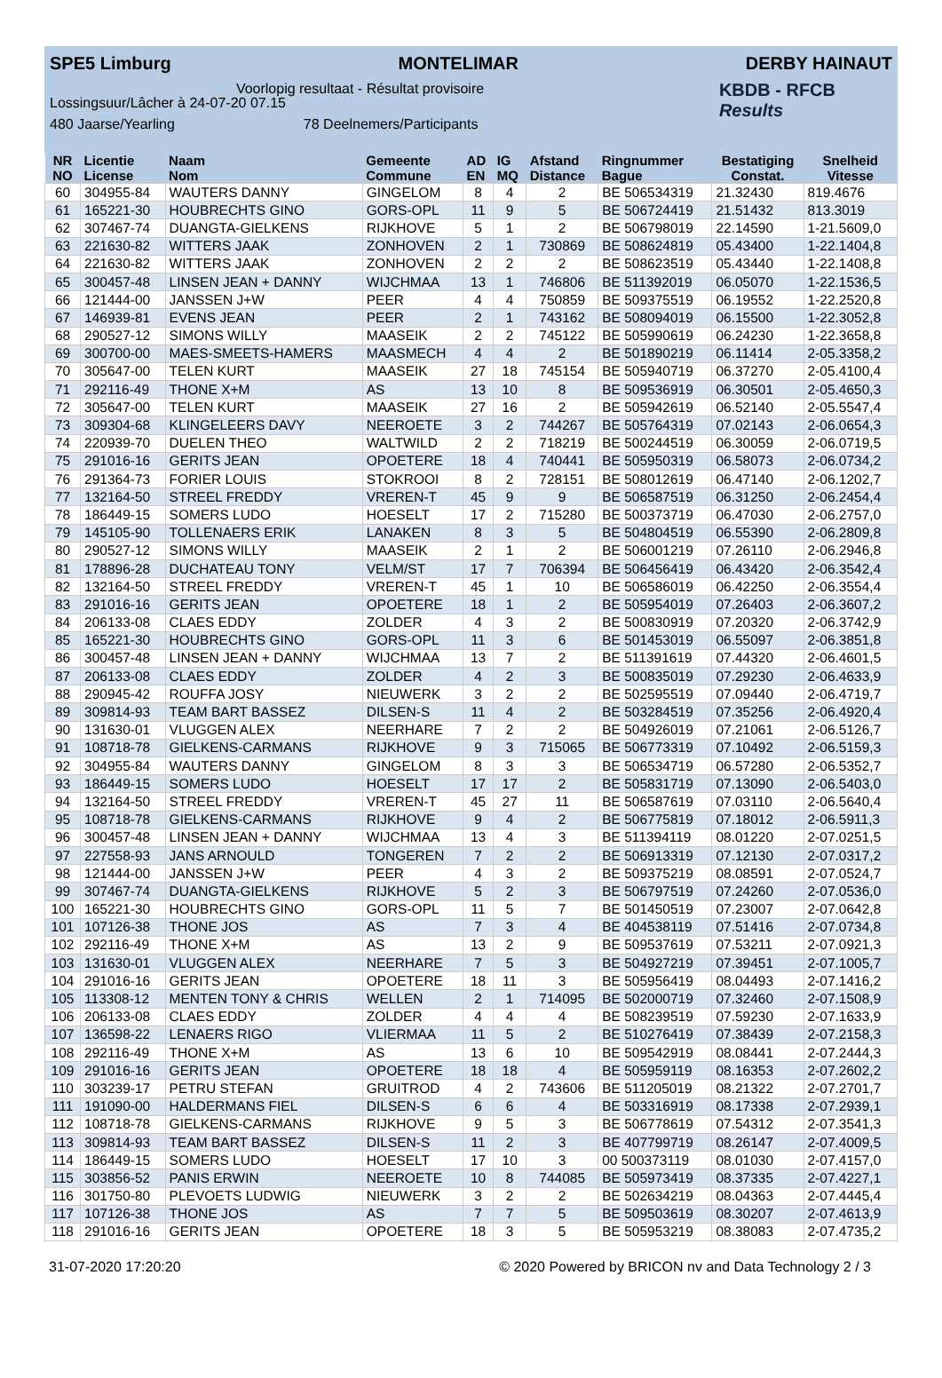SPE5 Limburg MONTELIMAR DERBY HAINAUT
Voorlopig resultaat - Résultat provisoire
Lossingsuur/Lâcher à 24-07-20 07.15
480 Jaarse/Yearling 78 Deelnemers/Participants
KBDB - RFCB
Results
| NR NO | Licentie License | Naam Nom | Gemeente Commune | AD EN | IG MQ | Afstand Distance | Ringnummer Bague | Bestatiging Constat. | Snelheid Vitesse |
| --- | --- | --- | --- | --- | --- | --- | --- | --- | --- |
| 60 | 304955-84 | WAUTERS DANNY | GINGELOM | 8 | 4 | 2 | BE 506534319 | 21.32430 | 819.4676 |
| 61 | 165221-30 | HOUBRECHTS GINO | GORS-OPL | 11 | 9 | 5 | BE 506724419 | 21.51432 | 813.3019 |
| 62 | 307467-74 | DUANGTA-GIELKENS | RIJKHOVE | 5 | 1 | 2 | BE 506798019 | 22.14590 | 1-21.5609,0 |
| 63 | 221630-82 | WITTERS JAAK | ZONHOVEN | 2 | 1 | 730869 | BE 508624819 | 05.43400 | 1-22.1404,8 |
| 64 | 221630-82 | WITTERS JAAK | ZONHOVEN | 2 | 2 | 2 | BE 508623519 | 05.43440 | 1-22.1408,8 |
| 65 | 300457-48 | LINSEN JEAN + DANNY | WIJCHMAA | 13 | 1 | 746806 | BE 511392019 | 06.05070 | 1-22.1536,5 |
| 66 | 121444-00 | JANSSEN J+W | PEER | 4 | 4 | 750859 | BE 509375519 | 06.19552 | 1-22.2520,8 |
| 67 | 146939-81 | EVENS JEAN | PEER | 2 | 1 | 743162 | BE 508094019 | 06.15500 | 1-22.3052,8 |
| 68 | 290527-12 | SIMONS WILLY | MAASEIK | 2 | 2 | 745122 | BE 505990619 | 06.24230 | 1-22.3658,8 |
| 69 | 300700-00 | MAES-SMEETS-HAMERS | MAASMECH | 4 | 4 | 2 | BE 501890219 | 06.11414 | 2-05.3358,2 |
| 70 | 305647-00 | TELEN KURT | MAASEIK | 27 | 18 | 745154 | BE 505940719 | 06.37270 | 2-05.4100,4 |
| 71 | 292116-49 | THONE X+M | AS | 13 | 10 | 8 | BE 509536919 | 06.30501 | 2-05.4650,3 |
| 72 | 305647-00 | TELEN KURT | MAASEIK | 27 | 16 | 2 | BE 505942619 | 06.52140 | 2-05.5547,4 |
| 73 | 309304-68 | KLINGELEERS DAVY | NEEROETE | 3 | 2 | 744267 | BE 505764319 | 07.02143 | 2-06.0654,3 |
| 74 | 220939-70 | DUELEN THEO | WALTWILD | 2 | 2 | 718219 | BE 500244519 | 06.30059 | 2-06.0719,5 |
| 75 | 291016-16 | GERITS JEAN | OPOETERE | 18 | 4 | 740441 | BE 505950319 | 06.58073 | 2-06.0734,2 |
| 76 | 291364-73 | FORIER LOUIS | STOKROOI | 8 | 2 | 728151 | BE 508012619 | 06.47140 | 2-06.1202,7 |
| 77 | 132164-50 | STREEL FREDDY | VREREN-T | 45 | 9 | 9 | BE 506587519 | 06.31250 | 2-06.2454,4 |
| 78 | 186449-15 | SOMERS LUDO | HOESELT | 17 | 2 | 715280 | BE 500373719 | 06.47030 | 2-06.2757,0 |
| 79 | 145105-90 | TOLLENAERS ERIK | LANAKEN | 8 | 3 | 5 | BE 504804519 | 06.55390 | 2-06.2809,8 |
| 80 | 290527-12 | SIMONS WILLY | MAASEIK | 2 | 1 | 2 | BE 506001219 | 07.26110 | 2-06.2946,8 |
| 81 | 178896-28 | DUCHATEAU TONY | VELM/ST | 17 | 7 | 706394 | BE 506456419 | 06.43420 | 2-06.3542,4 |
| 82 | 132164-50 | STREEL FREDDY | VREREN-T | 45 | 1 | 10 | BE 506586019 | 06.42250 | 2-06.3554,4 |
| 83 | 291016-16 | GERITS JEAN | OPOETERE | 18 | 1 | 2 | BE 505954019 | 07.26403 | 2-06.3607,2 |
| 84 | 206133-08 | CLAES EDDY | ZOLDER | 4 | 3 | 2 | BE 500830919 | 07.20320 | 2-06.3742,9 |
| 85 | 165221-30 | HOUBRECHTS GINO | GORS-OPL | 11 | 3 | 6 | BE 501453019 | 06.55097 | 2-06.3851,8 |
| 86 | 300457-48 | LINSEN JEAN + DANNY | WIJCHMAA | 13 | 7 | 2 | BE 511391619 | 07.44320 | 2-06.4601,5 |
| 87 | 206133-08 | CLAES EDDY | ZOLDER | 4 | 2 | 3 | BE 500835019 | 07.29230 | 2-06.4633,9 |
| 88 | 290945-42 | ROUFFA JOSY | NIEUWERK | 3 | 2 | 2 | BE 502595519 | 07.09440 | 2-06.4719,7 |
| 89 | 309814-93 | TEAM BART BASSEZ | DILSEN-S | 11 | 4 | 2 | BE 503284519 | 07.35256 | 2-06.4920,4 |
| 90 | 131630-01 | VLUGGEN ALEX | NEERHARE | 7 | 2 | 2 | BE 504926019 | 07.21061 | 2-06.5126,7 |
| 91 | 108718-78 | GIELKENS-CARMANS | RIJKHOVE | 9 | 3 | 715065 | BE 506773319 | 07.10492 | 2-06.5159,3 |
| 92 | 304955-84 | WAUTERS DANNY | GINGELOM | 8 | 3 | 3 | BE 506534719 | 06.57280 | 2-06.5352,7 |
| 93 | 186449-15 | SOMERS LUDO | HOESELT | 17 | 17 | 2 | BE 505831719 | 07.13090 | 2-06.5403,0 |
| 94 | 132164-50 | STREEL FREDDY | VREREN-T | 45 | 27 | 11 | BE 506587619 | 07.03110 | 2-06.5640,4 |
| 95 | 108718-78 | GIELKENS-CARMANS | RIJKHOVE | 9 | 4 | 2 | BE 506775819 | 07.18012 | 2-06.5911,3 |
| 96 | 300457-48 | LINSEN JEAN + DANNY | WIJCHMAA | 13 | 4 | 3 | BE 511394119 | 08.01220 | 2-07.0251,5 |
| 97 | 227558-93 | JANS ARNOULD | TONGEREN | 7 | 2 | 2 | BE 506913319 | 07.12130 | 2-07.0317,2 |
| 98 | 121444-00 | JANSSEN J+W | PEER | 4 | 3 | 2 | BE 509375219 | 08.08591 | 2-07.0524,7 |
| 99 | 307467-74 | DUANGTA-GIELKENS | RIJKHOVE | 5 | 2 | 3 | BE 506797519 | 07.24260 | 2-07.0536,0 |
| 100 | 165221-30 | HOUBRECHTS GINO | GORS-OPL | 11 | 5 | 7 | BE 501450519 | 07.23007 | 2-07.0642,8 |
| 101 | 107126-38 | THONE JOS | AS | 7 | 3 | 4 | BE 404538119 | 07.51416 | 2-07.0734,8 |
| 102 | 292116-49 | THONE X+M | AS | 13 | 2 | 9 | BE 509537619 | 07.53211 | 2-07.0921,3 |
| 103 | 131630-01 | VLUGGEN ALEX | NEERHARE | 7 | 5 | 3 | BE 504927219 | 07.39451 | 2-07.1005,7 |
| 104 | 291016-16 | GERITS JEAN | OPOETERE | 18 | 11 | 3 | BE 505956419 | 08.04493 | 2-07.1416,2 |
| 105 | 113308-12 | MENTEN TONY & CHRIS | WELLEN | 2 | 1 | 714095 | BE 502000719 | 07.32460 | 2-07.1508,9 |
| 106 | 206133-08 | CLAES EDDY | ZOLDER | 4 | 4 | 4 | BE 508239519 | 07.59230 | 2-07.1633,9 |
| 107 | 136598-22 | LENAERS RIGO | VLIERMAA | 11 | 5 | 2 | BE 510276419 | 07.38439 | 2-07.2158,3 |
| 108 | 292116-49 | THONE X+M | AS | 13 | 6 | 10 | BE 509542919 | 08.08441 | 2-07.2444,3 |
| 109 | 291016-16 | GERITS JEAN | OPOETERE | 18 | 18 | 4 | BE 505959119 | 08.16353 | 2-07.2602,2 |
| 110 | 303239-17 | PETRU STEFAN | GRUITROD | 4 | 2 | 743606 | BE 511205019 | 08.21322 | 2-07.2701,7 |
| 111 | 191090-00 | HALDERMANS FIEL | DILSEN-S | 6 | 6 | 4 | BE 503316919 | 08.17338 | 2-07.2939,1 |
| 112 | 108718-78 | GIELKENS-CARMANS | RIJKHOVE | 9 | 5 | 3 | BE 506778619 | 07.54312 | 2-07.3541,3 |
| 113 | 309814-93 | TEAM BART BASSEZ | DILSEN-S | 11 | 2 | 3 | BE 407799719 | 08.26147 | 2-07.4009,5 |
| 114 | 186449-15 | SOMERS LUDO | HOESELT | 17 | 10 | 3 | 00 500373119 | 08.01030 | 2-07.4157,0 |
| 115 | 303856-52 | PANIS ERWIN | NEEROETE | 10 | 8 | 744085 | BE 505973419 | 08.37335 | 2-07.4227,1 |
| 116 | 301750-80 | PLEVOETS LUDWIG | NIEUWERK | 3 | 2 | 2 | BE 502634219 | 08.04363 | 2-07.4445,4 |
| 117 | 107126-38 | THONE JOS | AS | 7 | 7 | 5 | BE 509503619 | 08.30207 | 2-07.4613,9 |
| 118 | 291016-16 | GERITS JEAN | OPOETERE | 18 | 3 | 5 | BE 505953219 | 08.38083 | 2-07.4735,2 |
31-07-2020 17:20:20 © 2020 Powered by BRICON nv and Data Technology 2 / 3